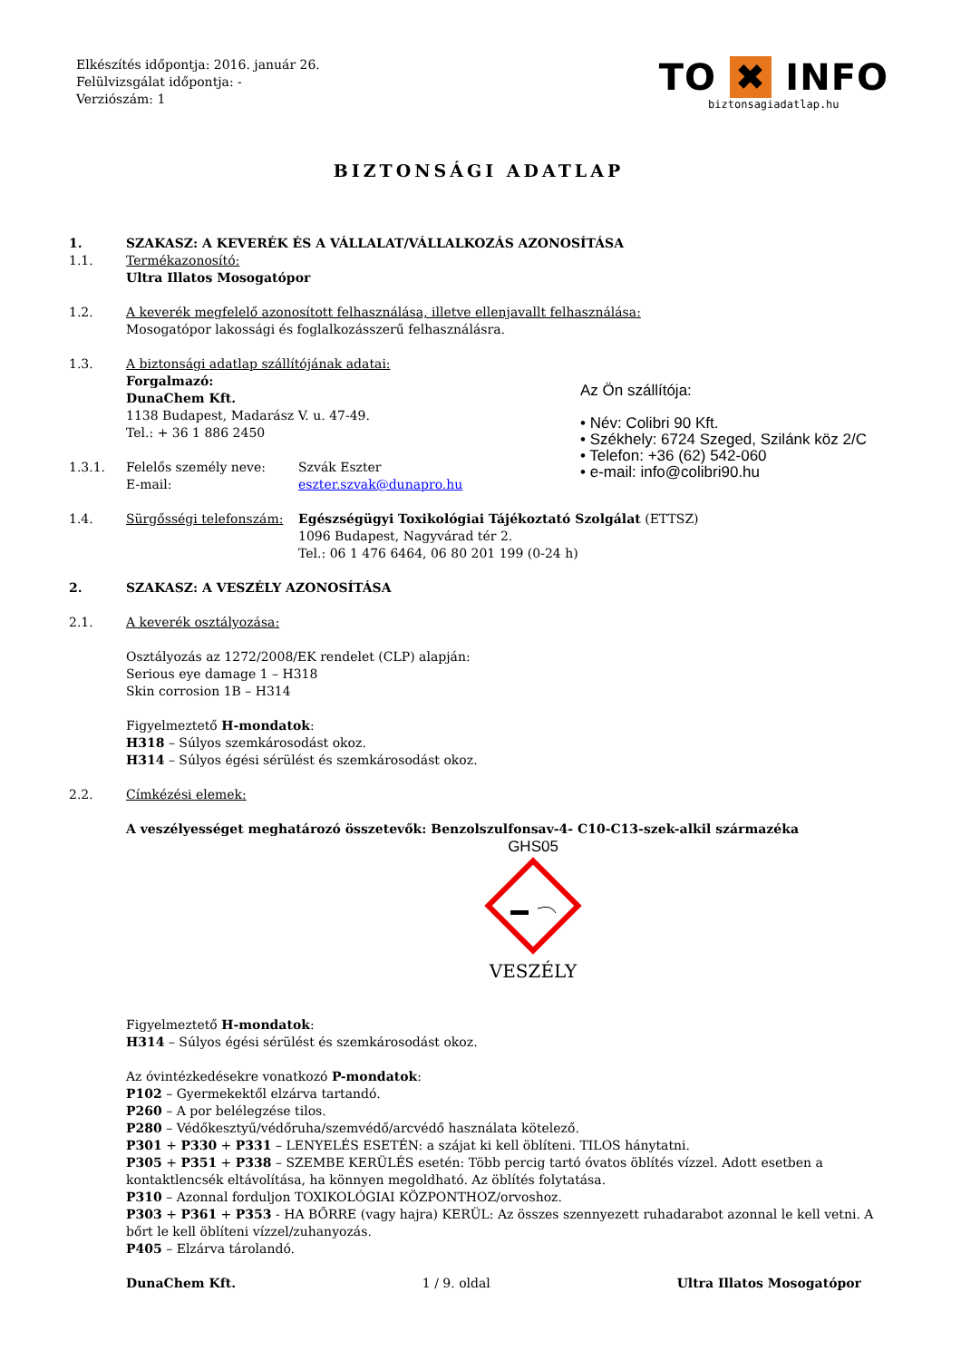Elkészítés időpontja: 2016. január 26.
Felülvizsgálat időpontja: -
Verziószám: 1
TO ✖ INFO
biztonsagiadatlap.hu
BIZTONSÁGI ADATLAP
1. SZAKASZ: A KEVERÉK ÉS A VÁLLALAT/VÁLLALKOZÁS AZONOSÍTÁSA
1.1. Termékazonosító:
Ultra Illatos Mosogatópor
1.2. A keverék megfelelő azonosított felhasználása, illetve ellenjavallt felhasználása:
Mosogatópor lakossági és foglalkozásszerű felhasználásra.
1.3. A biztonsági adatlap szállítójának adatai:
Forgalmazó:
DunaChem Kft.
1138 Budapest, Madarász V. u. 47-49.
Tel.: + 36 1 886 2450
1.3.1. Felelős személy neve:
E-mail: Szvák Eszter
eszter.szvak@dunapro.hu
1.4. Sürgősségi telefonszám: Egészségügyi Toxikológiai Tájékoztató Szolgálat (ETTSZ)
1096 Budapest, Nagyvárad tér 2.
Tel.: 06 1 476 6464, 06 80 201 199 (0-24 h)
Az Ön szállítója:
• Név: Colibri 90 Kft.
• Székhely: 6724 Szeged, Szilánk köz 2/C
• Telefon: +36 (62) 542-060
• e-mail: info@colibri90.hu
2. SZAKASZ: A VESZÉLY AZONOSÍTÁSA
2.1. A keverék osztályozása:
Osztályozás az 1272/2008/EK rendelet (CLP) alapján:
Serious eye damage 1 – H318
Skin corrosion 1B – H314
Figyelmeztető H-mondatok:
H318 – Súlyos szemkárosodást okoz.
H314 – Súlyos égési sérülést és szemkárosodást okoz.
2.2. Címkézési elemek:
A veszélyességet meghatározó összetevők: Benzolszulfonsav-4- C10-C13-szek-alkil származéka
GHS05
VESZÉLY
Figyelmeztető H-mondatok:
H314 – Súlyos égési sérülést és szemkárosodást okoz.
Az óvintézkedésekre vonatkozó P-mondatok:
P102 – Gyermekektől elzárva tartandó.
P260 – A por belélegzése tilos.
P280 – Védőkesztyű/védőruha/szemvédő/arcvédő használata kötelező.
P301 + P330 + P331 – LENYELÉS ESETÉN: a szájat ki kell öblíteni. TILOS hánytatni.
P305 + P351 + P338 – SZEMBE KERÜLÉS esetén: Több percig tartó óvatos öblítés vízzel. Adott esetben a kontaktlencsék eltávolítása, ha könnyen megoldható. Az öblítés folytatása.
P310 – Azonnal forduljon TOXIKOLÓGIAI KÖZPONTHOZ/orvoshoz.
P303 + P361 + P353 - HA BŐRRE (vagy hajra) KERÜL: Az összes szennyezett ruhadarabot azonnal le kell vetni. A bőrt le kell öblíteni vízzel/zuhanyozás.
P405 – Elzárva tárolandó.
DunaChem Kft. 1 / 9. oldal Ultra Illatos Mosogatópor